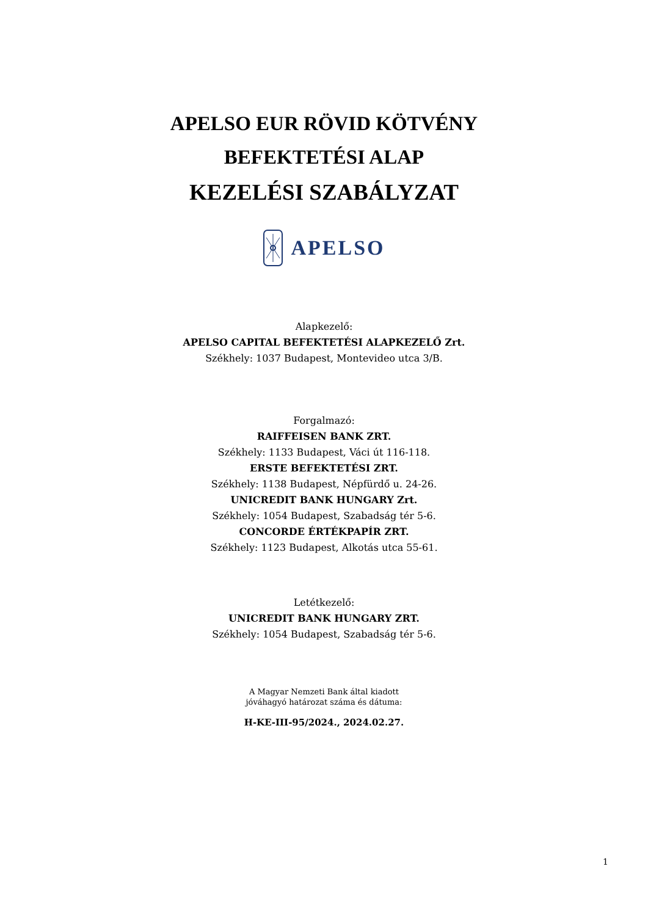APELSO EUR RÖVID KÖTVÉNY
BEFEKTETÉSI ALAP
KEZELÉSI SZABÁLYZAT
APELSO
Alapkezelő:
APELSO CAPITAL BEFEKTETÉSI ALAPKEZELŐ Zrt.
Székhely: 1037 Budapest, Montevideo utca 3/B.
Forgalmazó:
RAIFFEISEN BANK ZRT.
Székhely: 1133 Budapest, Váci út 116-118.
ERSTE BEFEKTETÉSI ZRT.
Székhely: 1138 Budapest, Népfürdő u. 24-26.
UNICREDIT BANK HUNGARY Zrt.
Székhely: 1054 Budapest, Szabadság tér 5-6.
CONCORDE ÉRTÉKPAPÍR ZRT.
Székhely: 1123 Budapest, Alkotás utca 55-61.
Letétkezelő:
UNICREDIT BANK HUNGARY ZRT.
Székhely: 1054 Budapest, Szabadság tér 5-6.
A Magyar Nemzeti Bank által kiadott
jóváhagyó határozat száma és dátuma:
H-KE-III-95/2024., 2024.02.27.
1